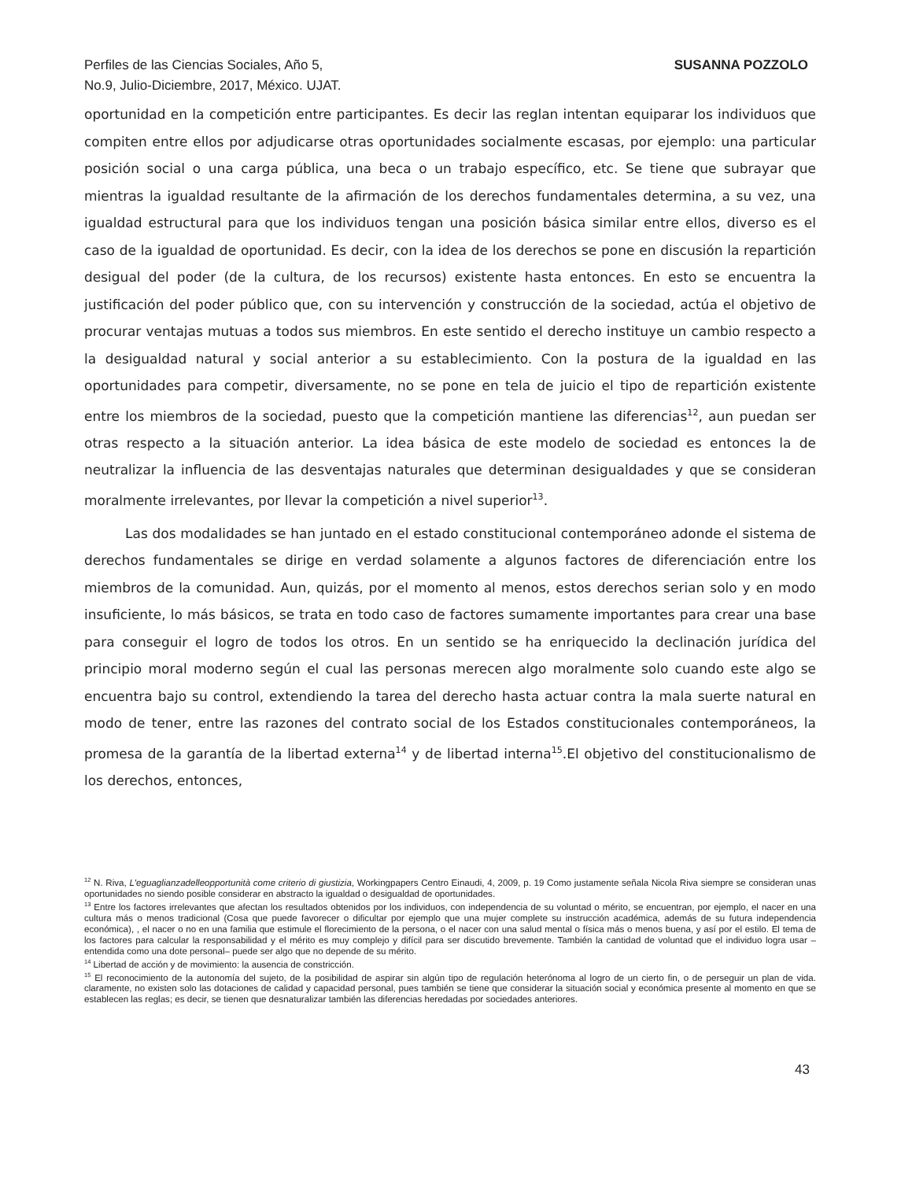Perfiles de las Ciencias Sociales, Año 5,
No.9, Julio-Diciembre, 2017, México. UJAT.
SUSANNA POZZOLO
oportunidad en la competición entre participantes. Es decir las reglan intentan equiparar los individuos que compiten entre ellos por adjudicarse otras oportunidades socialmente escasas, por ejemplo: una particular posición social o una carga pública, una beca o un trabajo específico, etc. Se tiene que subrayar que mientras la igualdad resultante de la afirmación de los derechos fundamentales determina, a su vez, una igualdad estructural para que los individuos tengan una posición básica similar entre ellos, diverso es el caso de la igualdad de oportunidad. Es decir, con la idea de los derechos se pone en discusión la repartición desigual del poder (de la cultura, de los recursos) existente hasta entonces. En esto se encuentra la justificación del poder público que, con su intervención y construcción de la sociedad, actúa el objetivo de procurar ventajas mutuas a todos sus miembros. En este sentido el derecho instituye un cambio respecto a la desigualdad natural y social anterior a su establecimiento. Con la postura de la igualdad en las oportunidades para competir, diversamente, no se pone en tela de juicio el tipo de repartición existente entre los miembros de la sociedad, puesto que la competición mantiene las diferencias<sup>12</sup>, aun puedan ser otras respecto a la situación anterior. La idea básica de este modelo de sociedad es entonces la de neutralizar la influencia de las desventajas naturales que determinan desigualdades y que se consideran moralmente irrelevantes, por llevar la competición a nivel superior<sup>13</sup>.
Las dos modalidades se han juntado en el estado constitucional contemporáneo adonde el sistema de derechos fundamentales se dirige en verdad solamente a algunos factores de diferenciación entre los miembros de la comunidad. Aun, quizás, por el momento al menos, estos derechos serian solo y en modo insuficiente, lo más básicos, se trata en todo caso de factores sumamente importantes para crear una base para conseguir el logro de todos los otros. En un sentido se ha enriquecido la declinación jurídica del principio moral moderno según el cual las personas merecen algo moralmente solo cuando este algo se encuentra bajo su control, extendiendo la tarea del derecho hasta actuar contra la mala suerte natural en modo de tener, entre las razones del contrato social de los Estados constitucionales contemporáneos, la promesa de la garantía de la libertad externa<sup>14</sup> y de libertad interna<sup>15</sup>.El objetivo del constitucionalismo de los derechos, entonces,
<sup>12</sup> N. Riva, L'eguaglianzadelleopportunità come criterio di giustizia, Workingpapers Centro Einaudi, 4, 2009, p. 19 Como justamente señala Nicola Riva siempre se consideran unas oportunidades no siendo posible considerar en abstracto la igualdad o desigualdad de oportunidades.
<sup>13</sup> Entre los factores irrelevantes que afectan los resultados obtenidos por los individuos, con independencia de su voluntad o mérito, se encuentran, por ejemplo, el nacer en una cultura más o menos tradicional (Cosa que puede favorecer o dificultar por ejemplo que una mujer complete su instrucción académica, además de su futura independencia económica), , el nacer o no en una familia que estimule el florecimiento de la persona, o el nacer con una salud mental o física más o menos buena, y así por el estilo. El tema de los factores para calcular la responsabilidad y el mérito es muy complejo y difícil para ser discutido brevemente. También la cantidad de voluntad que el individuo logra usar – entendida como una dote personal– puede ser algo que no depende de su mérito.
<sup>14</sup> Libertad de acción y de movimiento: la ausencia de constricción.
<sup>15</sup> El reconocimiento de la autonomía del sujeto, de la posibilidad de aspirar sin algún tipo de regulación heterónoma al logro de un cierto fin, o de perseguir un plan de vida. claramente, no existen solo las dotaciones de calidad y capacidad personal, pues también se tiene que considerar la situación social y económica presente al momento en que se establecen las reglas; es decir, se tienen que desnaturalizar también las diferencias heredadas por sociedades anteriores.
43